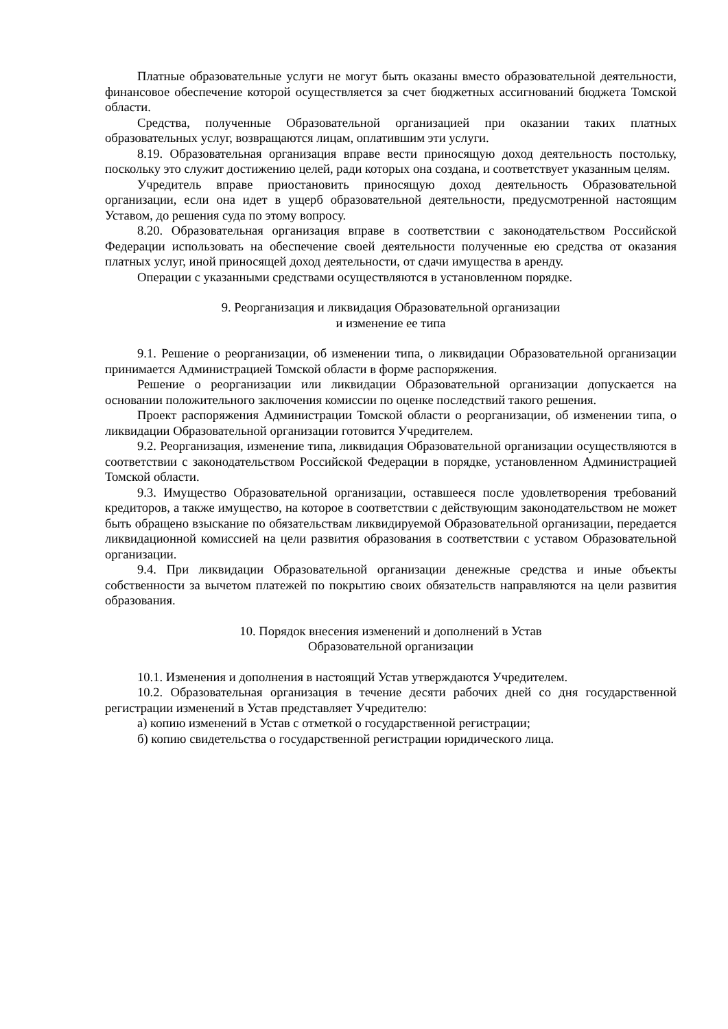Платные образовательные услуги не могут быть оказаны вместо образовательной деятельности, финансовое обеспечение которой осуществляется за счет бюджетных ассигнований бюджета Томской области.
Средства, полученные Образовательной организацией при оказании таких платных образовательных услуг, возвращаются лицам, оплатившим эти услуги.
8.19. Образовательная организация вправе вести приносящую доход деятельность постольку, поскольку это служит достижению целей, ради которых она создана, и соответствует указанным целям.
Учредитель вправе приостановить приносящую доход деятельность Образовательной организации, если она идет в ущерб образовательной деятельности, предусмотренной настоящим Уставом, до решения суда по этому вопросу.
8.20. Образовательная организация вправе в соответствии с законодательством Российской Федерации использовать на обеспечение своей деятельности полученные ею средства от оказания платных услуг, иной приносящей доход деятельности, от сдачи имущества в аренду.
Операции с указанными средствами осуществляются в установленном порядке.
9. Реорганизация и ликвидация Образовательной организации
и изменение ее типа
9.1. Решение о реорганизации, об изменении типа, о ликвидации Образовательной организации принимается Администрацией Томской области в форме распоряжения.
Решение о реорганизации или ликвидации Образовательной организации допускается на основании положительного заключения комиссии по оценке последствий такого решения.
Проект распоряжения Администрации Томской области о реорганизации, об изменении типа, о ликвидации Образовательной организации готовится Учредителем.
9.2. Реорганизация, изменение типа, ликвидация Образовательной организации осуществляются в соответствии с законодательством Российской Федерации в порядке, установленном Администрацией Томской области.
9.3. Имущество Образовательной организации, оставшееся после удовлетворения требований кредиторов, а также имущество, на которое в соответствии с действующим законодательством не может быть обращено взыскание по обязательствам ликвидируемой Образовательной организации, передается ликвидационной комиссией на цели развития образования в соответствии с уставом Образовательной организации.
9.4. При ликвидации Образовательной организации денежные средства и иные объекты собственности за вычетом платежей по покрытию своих обязательств направляются на цели развития образования.
10. Порядок внесения изменений и дополнений в Устав
Образовательной организации
10.1. Изменения и дополнения в настоящий Устав утверждаются Учредителем.
10.2. Образовательная организация в течение десяти рабочих дней со дня государственной регистрации изменений в Устав представляет Учредителю:
а) копию изменений в Устав с отметкой о государственной регистрации;
б) копию свидетельства о государственной регистрации юридического лица.